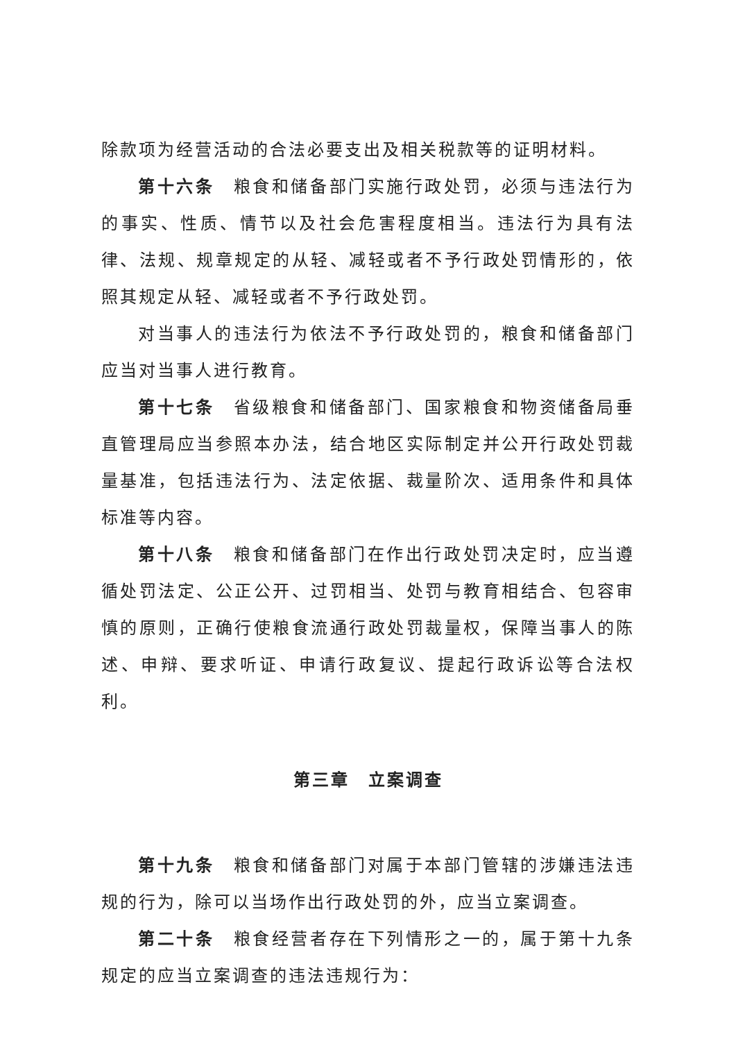除款项为经营活动的合法必要支出及相关税款等的证明材料。
第十六条　粮食和储备部门实施行政处罚，必须与违法行为的事实、性质、情节以及社会危害程度相当。违法行为具有法律、法规、规章规定的从轻、减轻或者不予行政处罚情形的，依照其规定从轻、减轻或者不予行政处罚。
对当事人的违法行为依法不予行政处罚的，粮食和储备部门应当对当事人进行教育。
第十七条　省级粮食和储备部门、国家粮食和物资储备局垂直管理局应当参照本办法，结合地区实际制定并公开行政处罚裁量基准，包括违法行为、法定依据、裁量阶次、适用条件和具体标准等内容。
第十八条　粮食和储备部门在作出行政处罚决定时，应当遵循处罚法定、公正公开、过罚相当、处罚与教育相结合、包容审慎的原则，正确行使粮食流通行政处罚裁量权，保障当事人的陈述、申辩、要求听证、申请行政复议、提起行政诉讼等合法权利。
第三章　立案调查
第十九条　粮食和储备部门对属于本部门管辖的涉嫌违法违规的行为，除可以当场作出行政处罚的外，应当立案调查。
第二十条　粮食经营者存在下列情形之一的，属于第十九条规定的应当立案调查的违法违规行为：